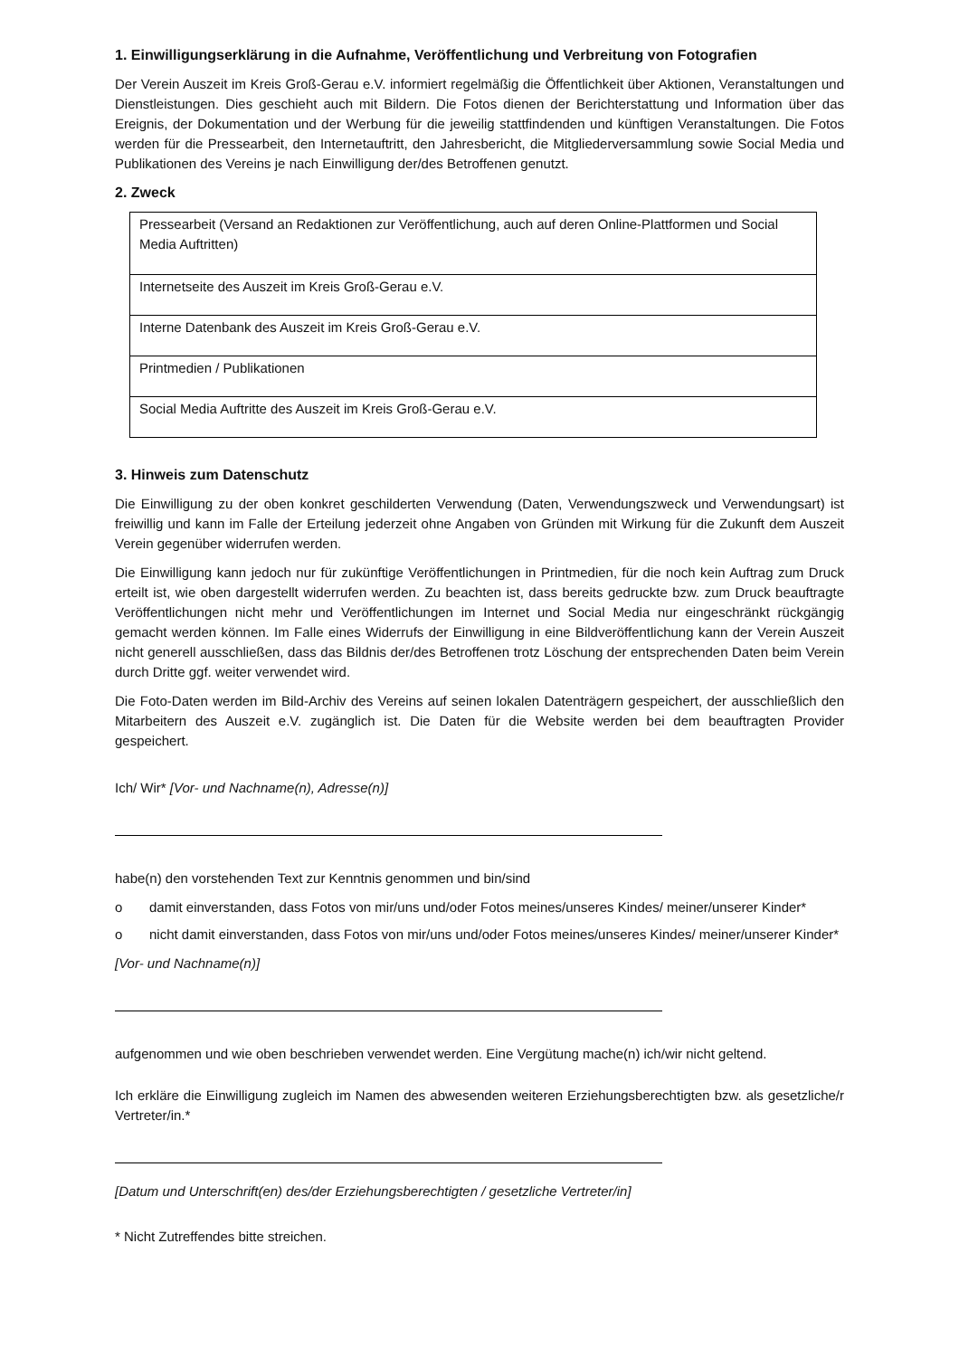1. Einwilligungserklärung in die Aufnahme, Veröffentlichung und Verbreitung von Fotografien
Der Verein Auszeit im Kreis Groß-Gerau e.V. informiert regelmäßig die Öffentlichkeit über Aktionen, Veranstaltungen und Dienstleistungen. Dies geschieht auch mit Bildern. Die Fotos dienen der Berichterstattung und Information über das Ereignis, der Dokumentation und der Werbung für die jeweilig stattfindenden und künftigen Veranstaltungen. Die Fotos werden für die Pressearbeit, den Internetauftritt, den Jahresbericht, die Mitgliederversammlung sowie Social Media und Publikationen des Vereins je nach Einwilligung der/des Betroffenen genutzt.
2. Zweck
| Pressearbeit (Versand an Redaktionen zur Veröffentlichung, auch auf deren Online-Plattformen und Social Media Auftritten) |
| Internetseite des Auszeit im Kreis Groß-Gerau e.V. |
| Interne Datenbank des Auszeit im Kreis Groß-Gerau e.V. |
| Printmedien / Publikationen |
| Social Media Auftritte des Auszeit im Kreis Groß-Gerau e.V. |
3. Hinweis zum Datenschutz
Die Einwilligung zu der oben konkret geschilderten Verwendung (Daten, Verwendungszweck und Verwendungsart) ist freiwillig und kann im Falle der Erteilung jederzeit ohne Angaben von Gründen mit Wirkung für die Zukunft dem Auszeit Verein gegenüber widerrufen werden.
Die Einwilligung kann jedoch nur für zukünftige Veröffentlichungen in Printmedien, für die noch kein Auftrag zum Druck erteilt ist, wie oben dargestellt widerrufen werden. Zu beachten ist, dass bereits gedruckte bzw. zum Druck beauftragte Veröffentlichungen nicht mehr und Veröffentlichungen im Internet und Social Media nur eingeschränkt rückgängig gemacht werden können. Im Falle eines Widerrufs der Einwilligung in eine Bildveröffentlichung kann der Verein Auszeit nicht generell ausschließen, dass das Bildnis der/des Betroffenen trotz Löschung der entsprechenden Daten beim Verein durch Dritte ggf. weiter verwendet wird.
Die Foto-Daten werden im Bild-Archiv des Vereins auf seinen lokalen Datenträgern gespeichert, der ausschließlich den Mitarbeitern des Auszeit e.V. zugänglich ist. Die Daten für die Website werden bei dem beauftragten Provider gespeichert.
Ich/ Wir* [Vor- und Nachname(n), Adresse(n)]
habe(n) den vorstehenden Text zur Kenntnis genommen und bin/sind
o damit einverstanden, dass Fotos von mir/uns und/oder Fotos meines/unseres Kindes/ meiner/unserer Kinder*
o nicht damit einverstanden, dass Fotos von mir/uns und/oder Fotos meines/unseres Kindes/ meiner/unserer Kinder*
[Vor- und Nachname(n)]
aufgenommen und wie oben beschrieben verwendet werden. Eine Vergütung mache(n) ich/wir nicht geltend.
Ich erkläre die Einwilligung zugleich im Namen des abwesenden weiteren Erziehungsberechtigten bzw. als gesetzliche/r Vertreter/in.*
[Datum und Unterschrift(en) des/der Erziehungsberechtigten / gesetzliche Vertreter/in]
* Nicht Zutreffendes bitte streichen.